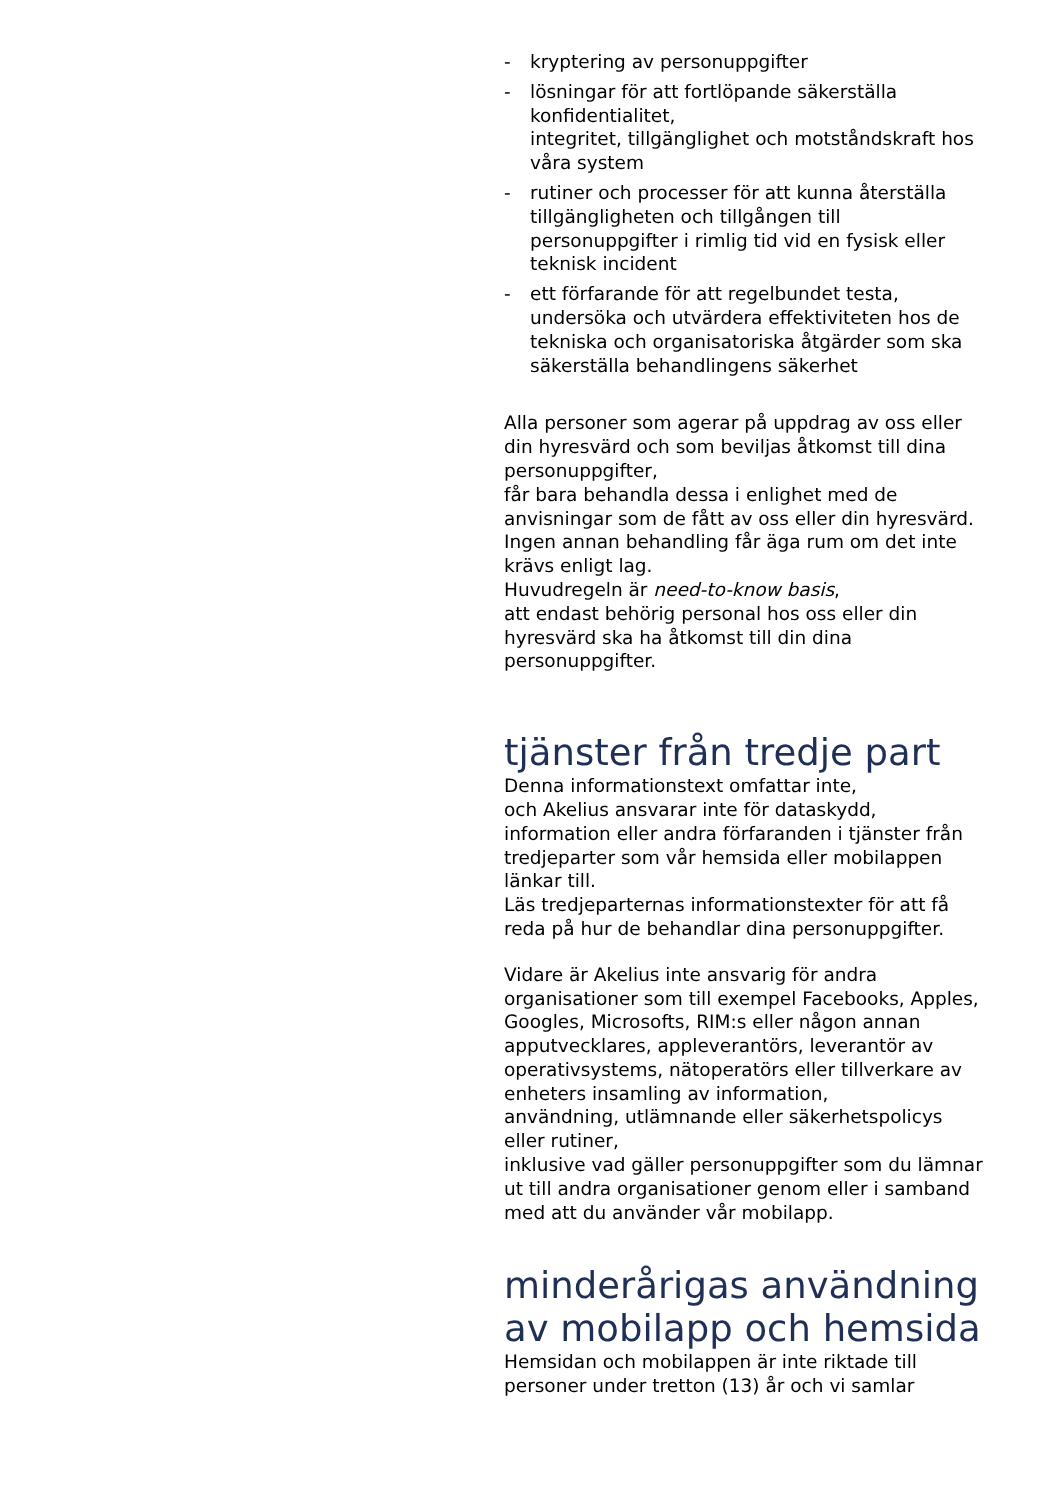- kryptering av personuppgifter
- lösningar för att fortlöpande säkerställa konfidentialitet,
integritet, tillgänglighet och motståndskraft hos våra system
- rutiner och processer för att kunna återställa tillgängligheten och tillgången till personuppgifter i rimlig tid vid en fysisk eller teknisk incident
- ett förfarande för att regelbundet testa, undersöka och utvärdera effektiviteten hos de tekniska och organisatoriska åtgärder som ska säkerställa behandlingens säkerhet
Alla personer som agerar på uppdrag av oss eller din hyresvärd och som beviljas åtkomst till dina personuppgifter,
får bara behandla dessa i enlighet med de anvisningar som de fått av oss eller din hyresvärd.
Ingen annan behandling får äga rum om det inte krävs enligt lag.
Huvudregeln är need-to-know basis,
att endast behörig personal hos oss eller din hyresvärd ska ha åtkomst till din dina personuppgifter.
tjänster från tredje part
Denna informationstext omfattar inte,
och Akelius ansvarar inte för dataskydd, information eller andra förfaranden i tjänster från tredjeparter som vår hemsida eller mobilappen länkar till.
Läs tredjeparternas informationstexter för att få reda på hur de behandlar dina personuppgifter.
Vidare är Akelius inte ansvarig för andra organisationer som till exempel Facebooks, Apples, Googles, Microsofts, RIM:s eller någon annan apputvecklares, appleverantörs, leverantör av operativsystems, nätoperatörs eller tillverkare av enheters insamling av information,
användning, utlämnande eller säkerhetspolicys eller rutiner,
inklusive vad gäller personuppgifter som du lämnar ut till andra organisationer genom eller i samband med att du använder vår mobilapp.
minderårigas användning av mobilapp och hemsida
Hemsidan och mobilappen är inte riktade till personer under tretton (13) år och vi samlar